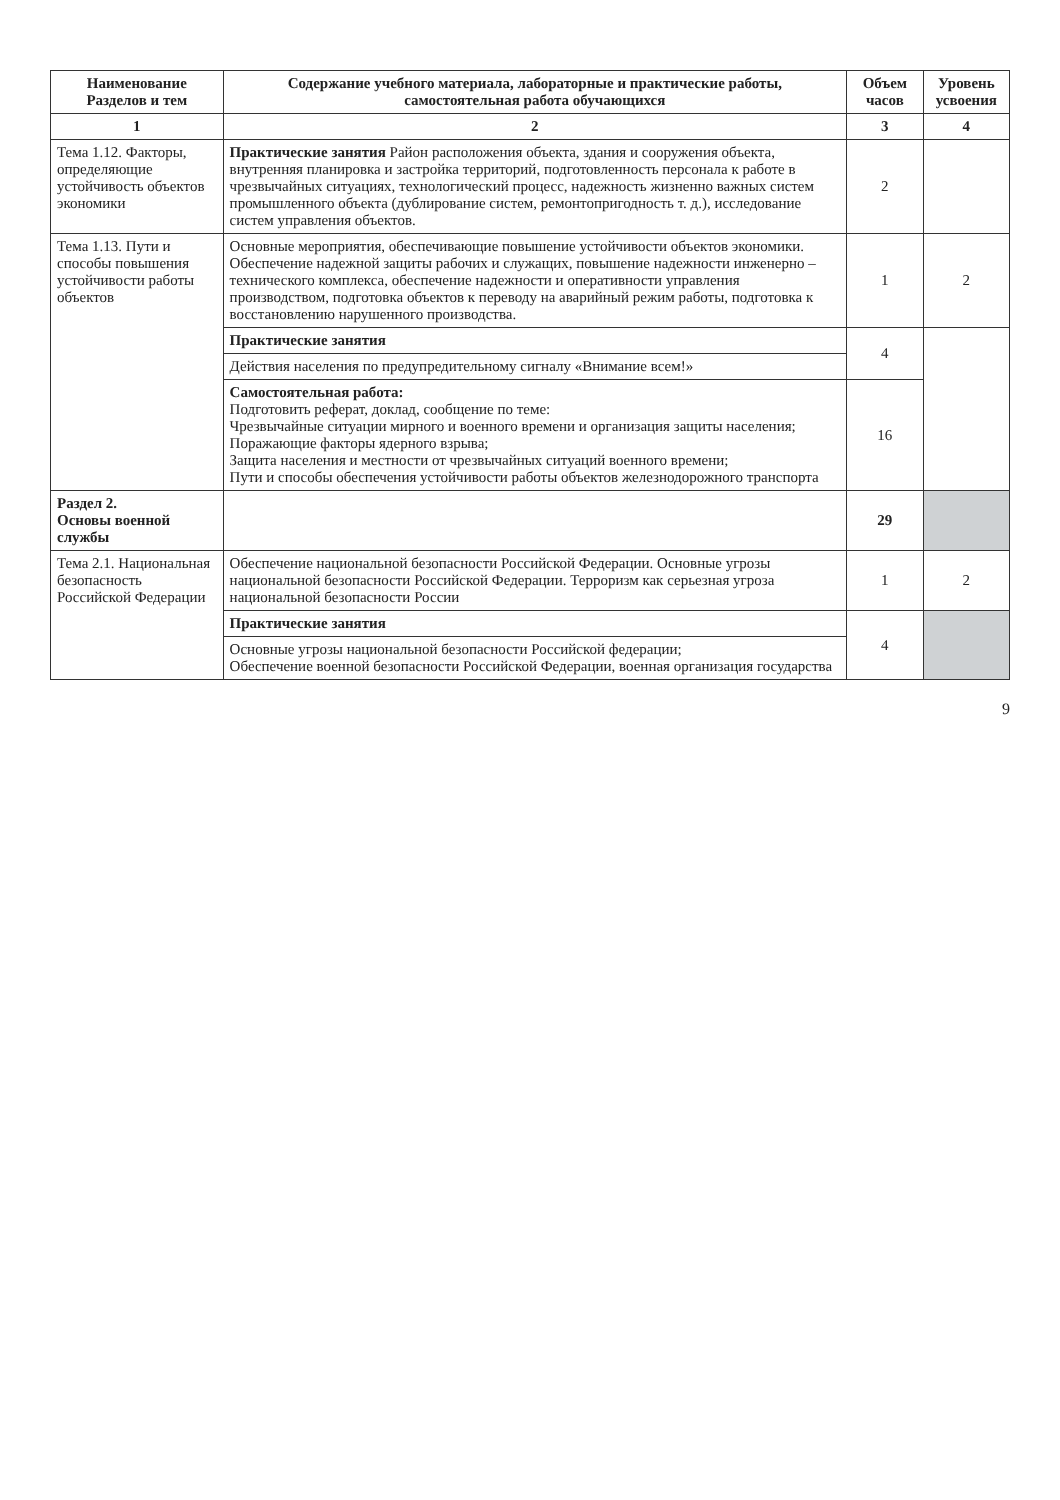| Наименование Разделов и тем | Содержание учебного материала, лабораторные и практические работы, самостоятельная работа обучающихся | Объем часов | Уровень усвоения |
| --- | --- | --- | --- |
| 1 | 2 | 3 | 4 |
| Тема 1.12. Факторы, определяющие устойчивость объектов экономики | Практические занятия Район расположения объекта, здания и сооружения объекта, внутренняя планировка и застройка территорий, подготовленность персонала к работе в чрезвычайных ситуациях, технологический процесс, надежность жизненно важных систем промышленного объекта (дублирование систем, ремонтопригодность т. д.), исследование систем управления объектов. | 2 | |
| Тема 1.13. Пути и способы повышения устойчивости работы объектов | Основные мероприятия, обеспечивающие повышение устойчивости объектов экономики. Обеспечение надежной защиты рабочих и служащих, повышение надежности инженерно – технического комплекса, обеспечение надежности и оперативности управления производством, подготовка объектов к переводу на аварийный режим работы, подготовка к восстановлению нарушенного производства. | 1 | 2 |
| | Практические занятия | 4 | |
| | Действия населения по предупредительному сигналу «Внимание всем!» | | |
| | Самостоятельная работа: Подготовить реферат, доклад, сообщение по теме: Чрезвычайные ситуации мирного и военного времени и организация защиты населения; Поражающие факторы ядерного взрыва; Защита населения и местности от чрезвычайных ситуаций военного времени; Пути и способы обеспечения устойчивости работы объектов железнодорожного транспорта | 16 | |
| Раздел 2. Основы военной службы | | 29 | |
| Тема 2.1. Национальная безопасность Российской Федерации | Обеспечение национальной безопасности Российской Федерации. Основные угрозы национальной безопасности Российской Федерации. Терроризм как серьезная угроза национальной безопасности России | 1 | 2 |
| | Практические занятия | 4 | |
| | Основные угрозы национальной безопасности Российской федерации; Обеспечение военной безопасности Российской Федерации, военная организация государства | | |
9